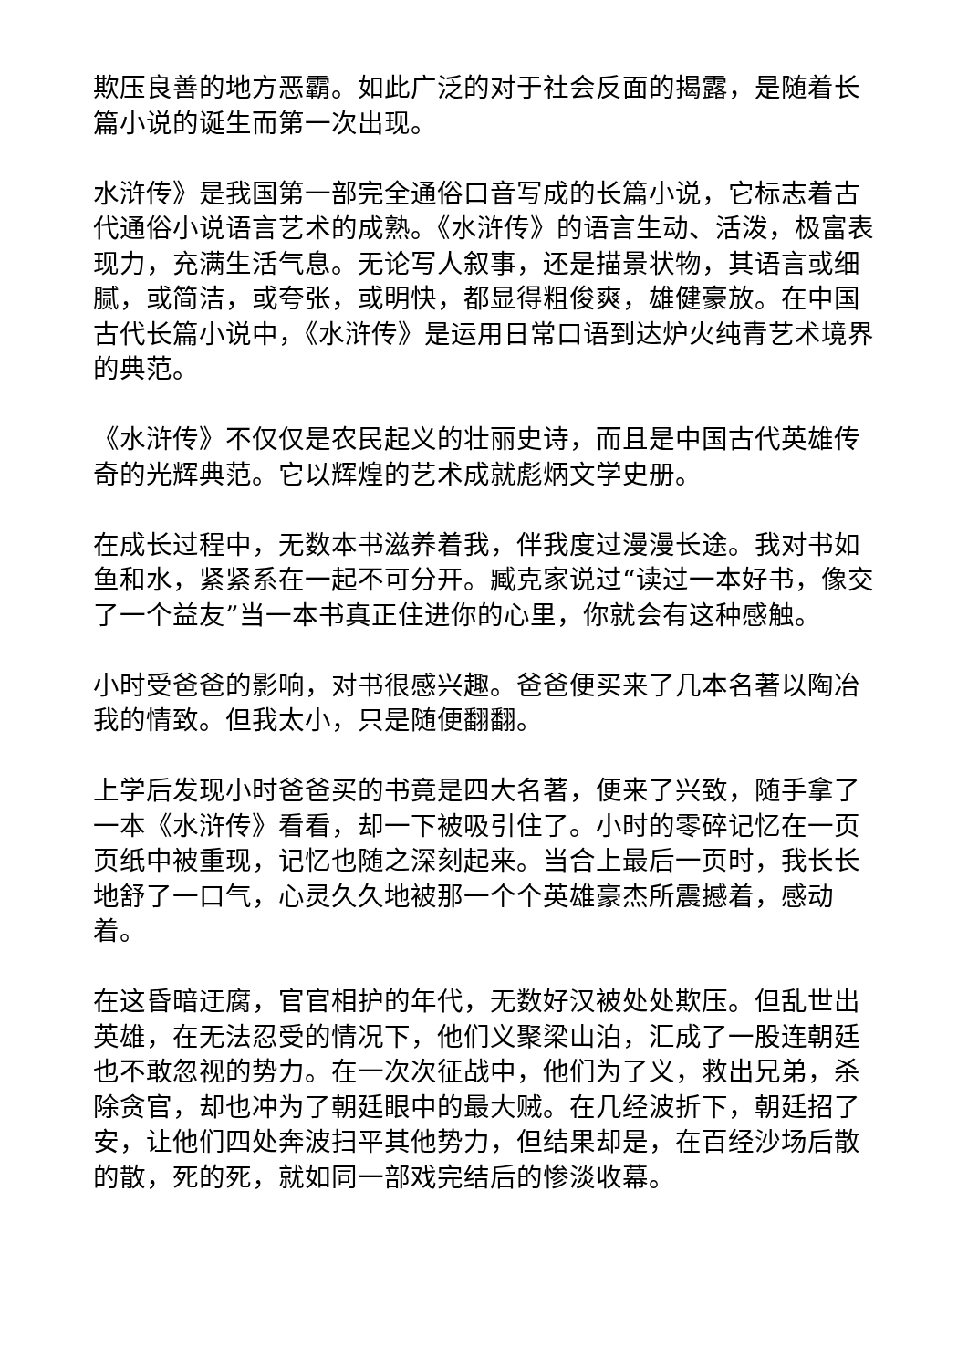欺压良善的地方恶霸。如此广泛的对于社会反面的揭露，是随着长篇小说的诞生而第一次出现。
水浒传》是我国第一部完全通俗口音写成的长篇小说，它标志着古代通俗小说语言艺术的成熟。《水浒传》的语言生动、活泼，极富表现力，充满生活气息。无论写人叙事，还是描景状物，其语言或细腻，或简洁，或夸张，或明快，都显得粗俊爽，雄健豪放。在中国古代长篇小说中，《水浒传》是运用日常口语到达炉火纯青艺术境界的典范。
《水浒传》不仅仅是农民起义的壮丽史诗，而且是中国古代英雄传奇的光辉典范。它以辉煌的艺术成就彪炳文学史册。
在成长过程中，无数本书滋养着我，伴我度过漫漫长途。我对书如鱼和水，紧紧系在一起不可分开。臧克家说过“读过一本好书，像交了一个益友”当一本书真正住进你的心里，你就会有这种感触。
小时受爸爸的影响，对书很感兴趣。爸爸便买来了几本名著以陶冶我的情致。但我太小，只是随便翻翻。
上学后发现小时爸爸买的书竟是四大名著，便来了兴致，随手拿了一本《水浒传》看看，却一下被吸引住了。小时的零碎记忆在一页页纸中被重现，记忆也随之深刻起来。当合上最后一页时，我长长地舒了一口气，心灵久久地被那一个个英雄豪杰所震撼着，感动着。
在这昏暗迂腐，官官相护的年代，无数好汉被处处欺压。但乱世出英雄，在无法忍受的情况下，他们义聚梁山泊，汇成了一股连朝廷也不敢忽视的势力。在一次次征战中，他们为了义，救出兄弟，杀除贪官，却也冲为了朝廷眼中的最大贼。在几经波折下，朝廷招了安，让他们四处奔波扫平其他势力，但结果却是，在百经沙场后散的散，死的死，就如同一部戏完结后的惨淡收幕。